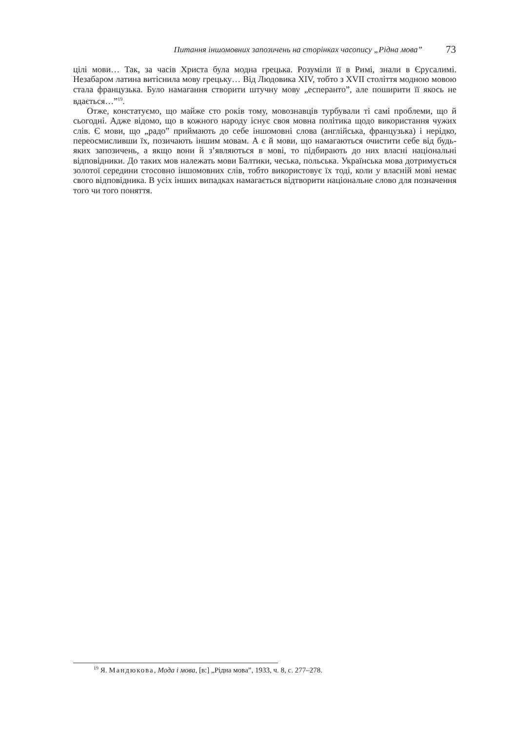Питання іншомовних запозичень на сторінках часопису „Рідна мова” 73
цілі мови… Так, за часів Христа була модна грецька. Розуміли її в Римі, знали в Єрусалимі. Незабаром латина витіснила мову грецьку… Від Людовика XIV, тобто з XVII століття модною мовою стала французька. Було намагання створити штучну мову „есперанто”, але поширити її якось не вдається…”<sup>19</sup>.
Отже, констатуємо, що майже сто років тому, мовознавців турбували ті самі проблеми, що й сьогодні. Адже відомо, що в кожного народу існує своя мовна політика щодо використання чужих слів. Є мови, що „радо” приймають до себе іншомовні слова (англійська, французька) і нерідко, переосмисливши їх, позичають іншим мовам. А є й мови, що намагаються очистити себе від будь-яких запозичень, а якщо вони й з’являються в мові, то підбирають до них власні національні відповідники. До таких мов належать мови Балтики, чеська, польська. Українська мова дотримується золотої середини стосовно іншомовних слів, тобто використовує їх тоді, коли у власній мові немає свого відповідника. В усіх інших випадках намагається відтворити національне слово для позначення того чи того поняття.
<sup>19</sup> Я. Мандюкова, Мода і мова, [в:] „Рідна мова”, 1933, ч. 8, с. 277–278.